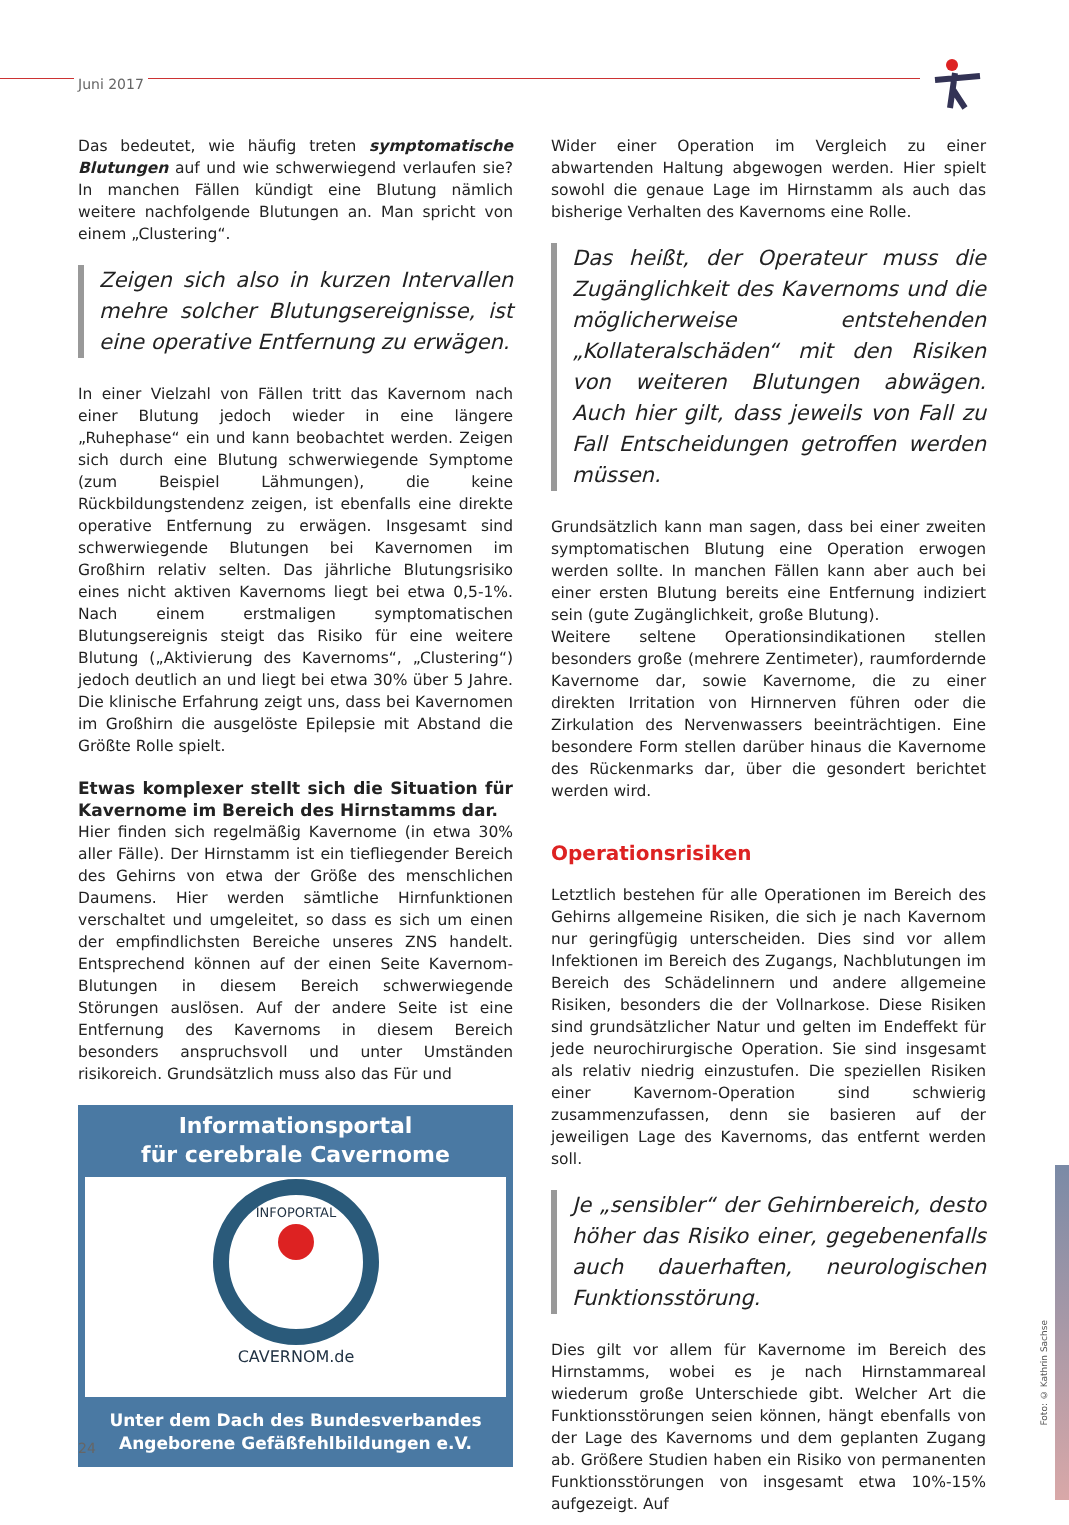Juni 2017
Das bedeutet, wie häufig treten symptomatische Blutungen auf und wie schwerwiegend verlaufen sie? In manchen Fällen kündigt eine Blutung nämlich weitere nachfolgende Blutungen an. Man spricht von einem „Clustering“.
Zeigen sich also in kurzen Intervallen mehre solcher Blutungsereignisse, ist eine operative Entfernung zu erwägen.
In einer Vielzahl von Fällen tritt das Kavernom nach einer Blutung jedoch wieder in eine längere „Ruhephase“ ein und kann beobachtet werden. Zeigen sich durch eine Blutung schwerwiegende Symptome (zum Beispiel Lähmungen), die keine Rückbildungstendenz zeigen, ist ebenfalls eine direkte operative Entfernung zu erwägen. Insgesamt sind schwerwiegende Blutungen bei Kavernomen im Großhirn relativ selten. Das jährliche Blutungsrisiko eines nicht aktiven Kavernoms liegt bei etwa 0,5-1%. Nach einem erstmaligen symptomatischen Blutungsereignis steigt das Risiko für eine weitere Blutung („Aktivierung des Kavernoms“, „Clustering“) jedoch deutlich an und liegt bei etwa 30% über 5 Jahre. Die klinische Erfahrung zeigt uns, dass bei Kavernomen im Großhirn die ausgelöste Epilepsie mit Abstand die Größte Rolle spielt.
Etwas komplexer stellt sich die Situation für Kavernome im Bereich des Hirnstamms dar.
Hier finden sich regelmäßig Kavernome (in etwa 30% aller Fälle). Der Hirnstamm ist ein tiefliegender Bereich des Gehirns von etwa der Größe des menschlichen Daumens. Hier werden sämtliche Hirnfunktionen verschaltet und umgeleitet, so dass es sich um einen der empfindlichsten Bereiche unseres ZNS handelt. Entsprechend können auf der einen Seite Kavernom-Blutungen in diesem Bereich schwerwiegende Störungen auslösen. Auf der andere Seite ist eine Entfernung des Kavernoms in diesem Bereich besonders anspruchsvoll und unter Umständen risikoreich. Grundsätzlich muss also das Für und
Informationsportal
für cerebrale Cavernome
CAVERNOM.de
INFOPORTAL
Unter dem Dach des Bundesverbandes
Angeborene Gefäßfehlbildungen e.V.
Wider einer Operation im Vergleich zu einer abwartenden Haltung abgewogen werden. Hier spielt sowohl die genaue Lage im Hirnstamm als auch das bisherige Verhalten des Kavernoms eine Rolle.
Das heißt, der Operateur muss die Zugänglichkeit des Kavernoms und die möglicherweise entstehenden „Kollateralschäden“ mit den Risiken von weiteren Blutungen abwägen. Auch hier gilt, dass jeweils von Fall zu Fall Entscheidungen getroffen werden müssen.
Grundsätzlich kann man sagen, dass bei einer zweiten symptomatischen Blutung eine Operation erwogen werden sollte. In manchen Fällen kann aber auch bei einer ersten Blutung bereits eine Entfernung indiziert sein (gute Zugänglichkeit, große Blutung).
Weitere seltene Operationsindikationen stellen besonders große (mehrere Zentimeter), raumfordernde Kavernome dar, sowie Kavernome, die zu einer direkten Irritation von Hirnnerven führen oder die Zirkulation des Nervenwassers beeinträchtigen. Eine besondere Form stellen darüber hinaus die Kavernome des Rückenmarks dar, über die gesondert berichtet werden wird.
Operationsrisiken
Letztlich bestehen für alle Operationen im Bereich des Gehirns allgemeine Risiken, die sich je nach Kavernom nur geringfügig unterscheiden. Dies sind vor allem Infektionen im Bereich des Zugangs, Nachblutungen im Bereich des Schädelinnern und andere allgemeine Risiken, besonders die der Vollnarkose. Diese Risiken sind grundsätzlicher Natur und gelten im Endeffekt für jede neurochirurgische Operation. Sie sind insgesamt als relativ niedrig einzustufen. Die speziellen Risiken einer Kavernom-Operation sind schwierig zusammenzufassen, denn sie basieren auf der jeweiligen Lage des Kavernoms, das entfernt werden soll.
Je „sensibler“ der Gehirnbereich, desto höher das Risiko einer, gegebenenfalls auch dauerhaften, neurologischen Funktionsstörung.
Dies gilt vor allem für Kavernome im Bereich des Hirnstamms, wobei es je nach Hirnstammareal wiederum große Unterschiede gibt. Welcher Art die Funktionsstörungen seien können, hängt ebenfalls von der Lage des Kavernoms und dem geplanten Zugang ab. Größere Studien haben ein Risiko von permanenten Funktionsstörungen von insgesamt etwa 10%-15% aufgezeigt. Auf
24
Foto: © Kathrin Sachse